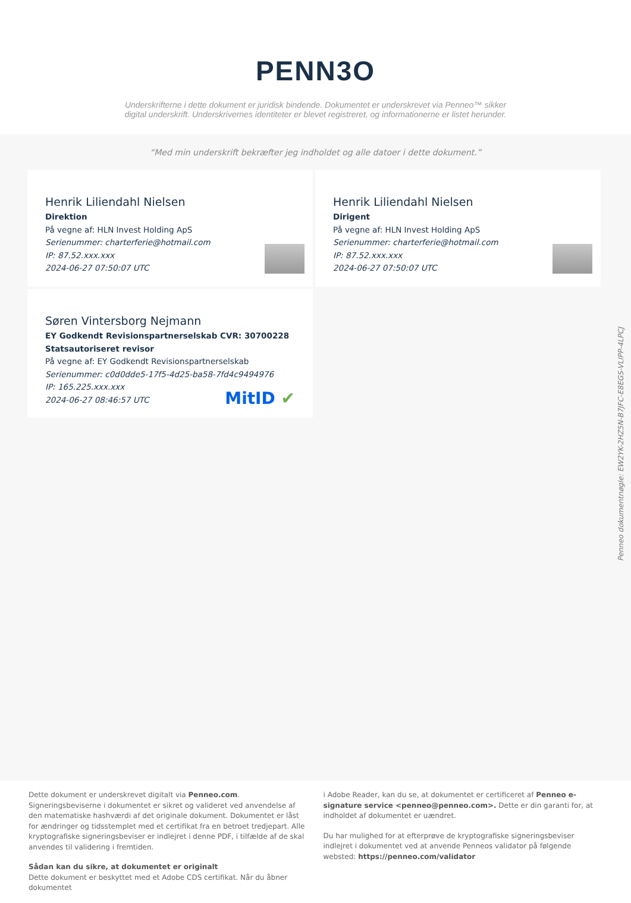PENN3O
Underskrifterne i dette dokument er juridisk bindende. Dokumentet er underskrevet via Penneo™ sikker digital underskrift. Underskrivernes identiteter er blevet registreret, og informationerne er listet herunder.
“Med min underskrift bekræfter jeg indholdet og alle datoer i dette dokument.”
Henrik Liliendahl Nielsen
Direktion
På vegne af: HLN Invest Holding ApS
Serienummer: charterferie@hotmail.com
IP: 87.52.xxx.xxx
2024-06-27 07:50:07 UTC
Henrik Liliendahl Nielsen
Dirigent
På vegne af: HLN Invest Holding ApS
Serienummer: charterferie@hotmail.com
IP: 87.52.xxx.xxx
2024-06-27 07:50:07 UTC
Søren Vintersborg Nejmann
EY Godkendt Revisionspartnerselskab CVR: 30700228
Statsautoriseret revisor
På vegne af: EY Godkendt Revisionspartnerselskab
Serienummer: c0d0dde5-17f5-4d25-ba58-7fd4c9494976
IP: 165.225.xxx.xxx
2024-06-27 08:46:57 UTC
MitID ✔
Penneo dokumentnøgle: EW2YK-2HZ5N-B7JFC-E8EGS-VLIPP-4LPCJ
Dette dokument er underskrevet digitalt via Penneo.com. Signeringsbeviserne i dokumentet er sikret og valideret ved anvendelse af den matematiske hashværdi af det originale dokument. Dokumentet er låst for ændringer og tidsstemplet med et certifikat fra en betroet tredjepart. Alle kryptografiske signeringsbeviser er indlejret i denne PDF, i tilfælde af de skal anvendes til validering i fremtiden.
Sådan kan du sikre, at dokumentet er originalt
Dette dokument er beskyttet med et Adobe CDS certifikat. Når du åbner dokumentet
i Adobe Reader, kan du se, at dokumentet er certificeret af Penneo e-signature service <penneo@penneo.com>. Dette er din garanti for, at indholdet af dokumentet er uændret.
Du har mulighed for at efterprøve de kryptografiske signeringsbeviser indlejret i dokumentet ved at anvende Penneos validator på følgende websted: https://penneo.com/validator